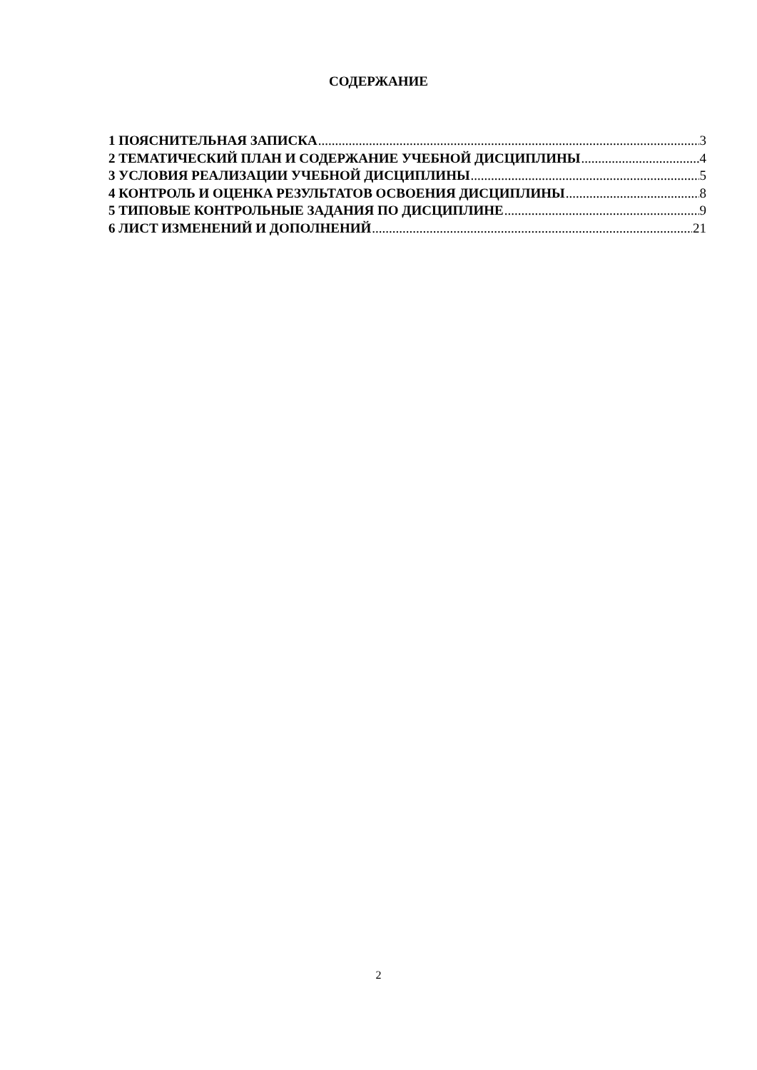СОДЕРЖАНИЕ
1 ПОЯСНИТЕЛЬНАЯ ЗАПИСКА 3
2 ТЕМАТИЧЕСКИЙ ПЛАН И СОДЕРЖАНИЕ УЧЕБНОЙ ДИСЦИПЛИНЫ 4
3 УСЛОВИЯ РЕАЛИЗАЦИИ УЧЕБНОЙ ДИСЦИПЛИНЫ 5
4 КОНТРОЛЬ И ОЦЕНКА РЕЗУЛЬТАТОВ ОСВОЕНИЯ ДИСЦИПЛИНЫ 8
5 ТИПОВЫЕ КОНТРОЛЬНЫЕ ЗАДАНИЯ ПО ДИСЦИПЛИНЕ 9
6 ЛИСТ ИЗМЕНЕНИЙ И ДОПОЛНЕНИЙ 21
2